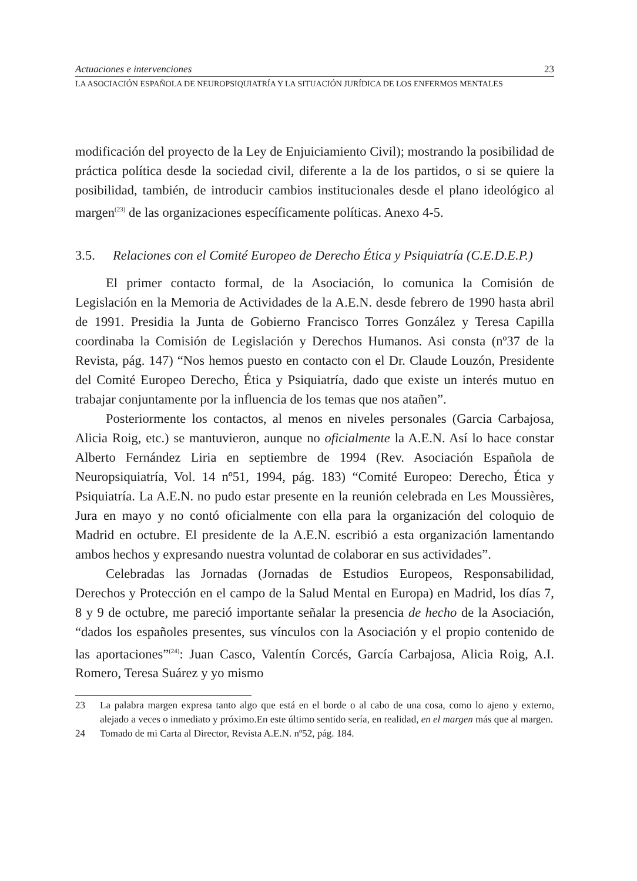Actuaciones e intervenciones 23
LA ASOCIACIÓN ESPAÑOLA DE NEUROPSIQUIATRÍA Y LA SITUACIÓN JURÍDICA DE LOS ENFERMOS MENTALES
modificación del proyecto de la Ley de Enjuiciamiento Civil); mostrando la posibilidad de práctica política desde la sociedad civil, diferente a la de los partidos, o si se quiere la posibilidad, también, de introducir cambios institucionales desde el plano ideológico al margen<sup>(23)</sup> de las organizaciones específicamente políticas. Anexo 4-5.
3.5. Relaciones con el Comité Europeo de Derecho Ética y Psiquiatría (C.E.D.E.P.)
El primer contacto formal, de la Asociación, lo comunica la Comisión de Legislación en la Memoria de Actividades de la A.E.N. desde febrero de 1990 hasta abril de 1991. Presidia la Junta de Gobierno Francisco Torres González y Teresa Capilla coordinaba la Comisión de Legislación y Derechos Humanos. Asi consta (nº37 de la Revista, pág. 147) “Nos hemos puesto en contacto con el Dr. Claude Louzón, Presidente del Comité Europeo Derecho, Ética y Psiquiatría, dado que existe un interés mutuo en trabajar conjuntamente por la influencia de los temas que nos atañen”.
Posteriormente los contactos, al menos en niveles personales (Garcia Carbajosa, Alicia Roig, etc.) se mantuvieron, aunque no oficialmente la A.E.N. Así lo hace constar Alberto Fernández Liria en septiembre de 1994 (Rev. Asociación Española de Neuropsiquiatría, Vol. 14 nº51, 1994, pág. 183) “Comité Europeo: Derecho, Ética y Psiquiatría. La A.E.N. no pudo estar presente en la reunión celebrada en Les Moussières, Jura en mayo y no contó oficialmente con ella para la organización del coloquio de Madrid en octubre. El presidente de la A.E.N. escribió a esta organización lamentando ambos hechos y expresando nuestra voluntad de colaborar en sus actividades”.
Celebradas las Jornadas (Jornadas de Estudios Europeos, Responsabilidad, Derechos y Protección en el campo de la Salud Mental en Europa) en Madrid, los días 7, 8 y 9 de octubre, me pareció importante señalar la presencia de hecho de la Asociación, “dados los españoles presentes, sus vínculos con la Asociación y el propio contenido de las aportaciones”<sup>(24)</sup>: Juan Casco, Valentín Corcés, García Carbajosa, Alicia Roig, A.I. Romero, Teresa Suárez y yo mismo
23 La palabra margen expresa tanto algo que está en el borde o al cabo de una cosa, como lo ajeno y externo, alejado a veces o inmediato y próximo.En este último sentido sería, en realidad, en el margen más que al margen.
24 Tomado de mi Carta al Director, Revista A.E.N. nº52, pág. 184.